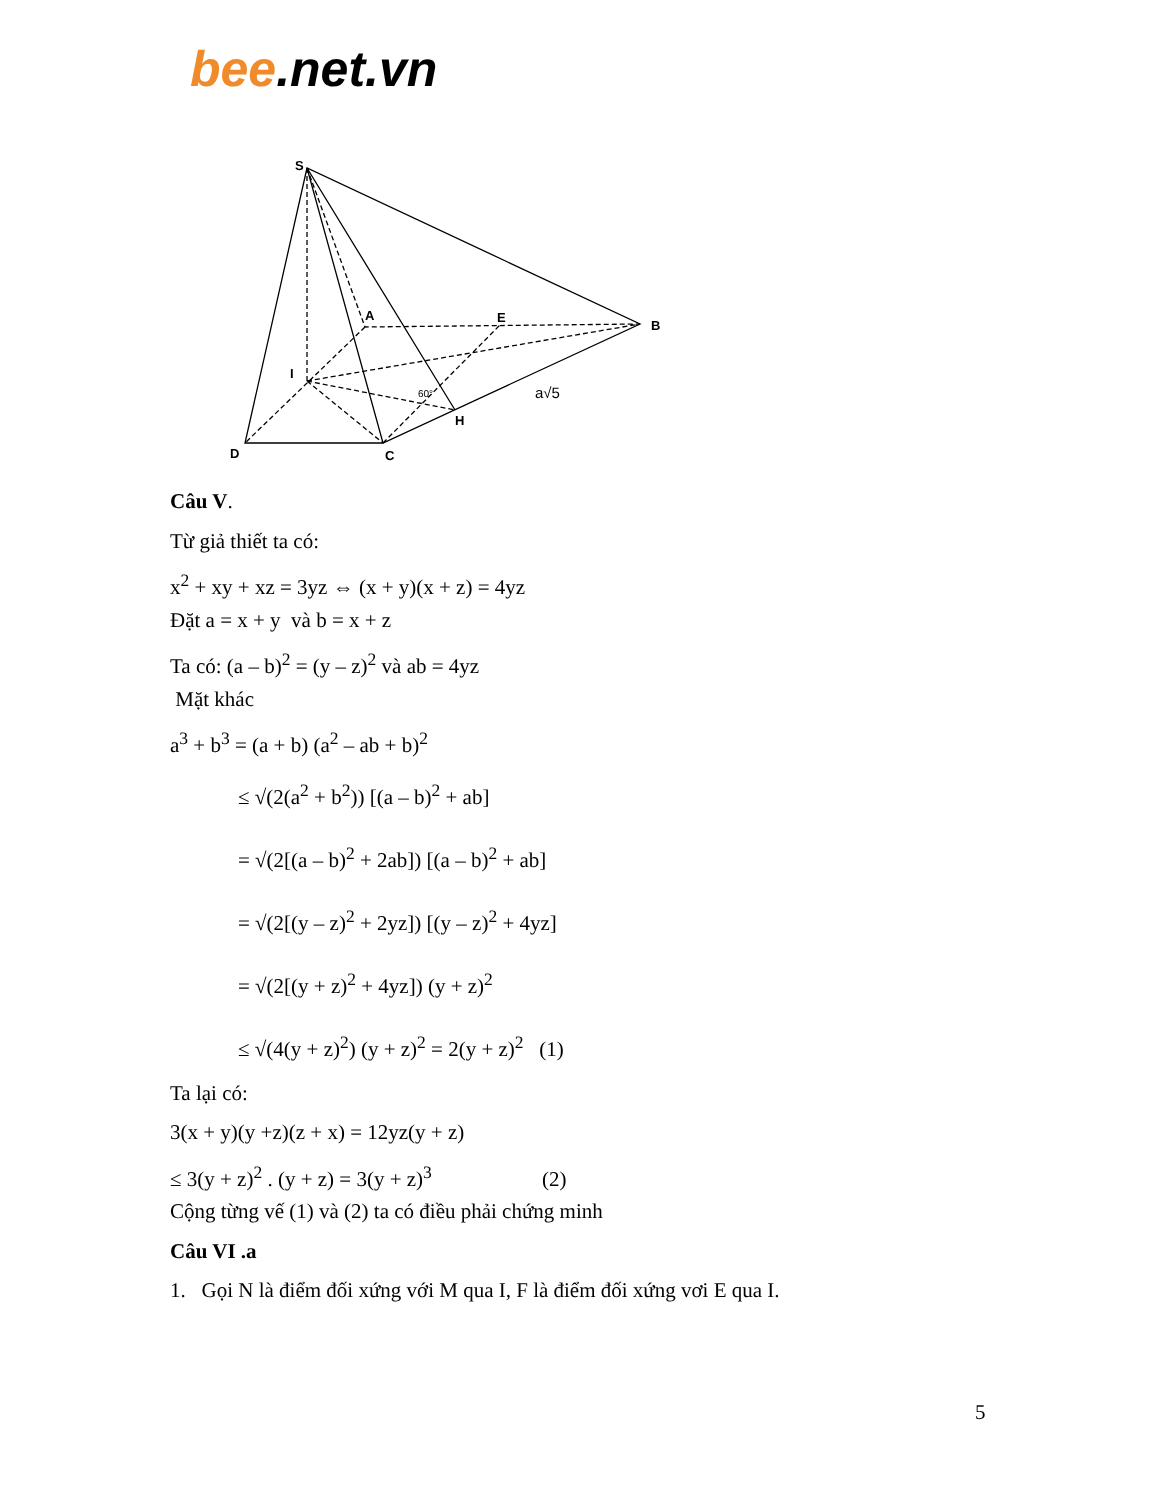bee.net.vn
S
A
E
B
I
D
C
H
60°
a√5
Câu V.
Từ giả thiết ta có:
x<sup>2</sup> + xy + xz = 3yz ⇔ (x + y)(x + z) = 4yz
Đặt a = x + y và b = x + z
Ta có: (a – b)<sup>2</sup> = (y – z)<sup>2</sup> và ab = 4yz
Mặt khác
a<sup>3</sup> + b<sup>3</sup> = (a + b) (a<sup>2</sup> – ab + b)<sup>2</sup>
≤ √(2(a<sup>2</sup> + b<sup>2</sup>)) [(a – b)<sup>2</sup> + ab]
= √(2[(a – b)<sup>2</sup> + 2ab]) [(a – b)<sup>2</sup> + ab]
= √(2[(y – z)<sup>2</sup> + 2yz]) [(y – z)<sup>2</sup> + 4yz]
= √(2[(y + z)<sup>2</sup> + 4yz]) (y + z)<sup>2</sup>
≤ √(4(y + z)<sup>2</sup>) (y + z)<sup>2</sup> = 2(y + z)<sup>2</sup> (1)
Ta lại có:
3(x + y)(y +z)(z + x) = 12yz(y + z)
≤ 3(y + z)<sup>2</sup> . (y + z) = 3(y + z)<sup>3</sup> (2)
Cộng từng vế (1) và (2) ta có điều phải chứng minh
Câu VI .a
1. Gọi N là điểm đối xứng với M qua I, F là điểm đối xứng vơi E qua I.
5